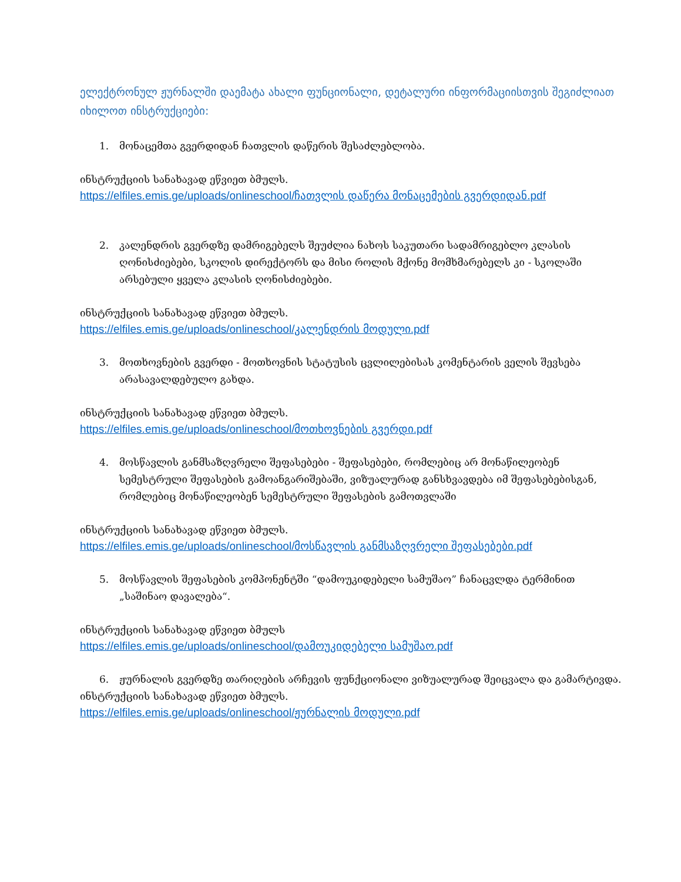ელექტრონულ ჟურნალში დაემატა ახალი ფუნციონალი, დეტალური ინფორმაციისთვის შეგიძლიათ იხილოთ ინსტრუქციები:
1. მონაცემთა გვერდიდან ჩათვლის დაწერის შესაძლებლობა.
ინსტრუქციის სანახავად ეწვიეთ ბმულს.
https://elfiles.emis.ge/uploads/onlineschool/ჩათვლის დაწერა მონაცემების გვერდიდან.pdf
2. კალენდრის გვერდზე დამრიგებელს შეუძლია ნახოს საკუთარი სადამრიგებლო კლასის ღონისძიებები, სკოლის დირექტორს და მისი როლის მქონე მომხმარებელს კი - სკოლაში არსებული ყველა კლასის ღონისძიებები.
ინსტრუქციის სანახავად ეწვიეთ ბმულს.
https://elfiles.emis.ge/uploads/onlineschool/კალენდრის მოდული.pdf
3. მოთხოვნების გვერდი - მოთხოვნის სტატუსის ცვლილებისას კომენტარის ველის შევსება არასავალდებულო გახდა.
ინსტრუქციის სანახავად ეწვიეთ ბმულს.
https://elfiles.emis.ge/uploads/onlineschool/მოთხოვნების გვერდი.pdf
4. მოსწავლის განმსაზღვრელი შეფასებები - შეფასებები, რომლებიც არ მონაწილეობენ სემესტრული შეფასების გამოანგარიშებაში, ვიზუალურად განსხვავდება იმ შეფასებებისგან, რომლებიც მონაწილეობენ სემესტრული შეფასების გამოთვლაში
ინსტრუქციის სანახავად ეწვიეთ ბმულს.
https://elfiles.emis.ge/uploads/onlineschool/მოსწავლის განმსაზღვრელი შეფასებები.pdf
5. მოსწავლის შეფასების კომპონენტში “დამოუკიდებელი სამუშაო” ჩანაცვლდა ტერმინით „საშინაო დავალება“.
ინსტრუქციის სანახავად ეწვიეთ ბმულს
https://elfiles.emis.ge/uploads/onlineschool/დამოუკიდებელი სამუშაო.pdf
6. ჟურნალის გვერდზე თარიღების არჩევის ფუნქციონალი ვიზუალურად შეიცვალა და გამარტივდა.
ინსტრუქციის სანახავად ეწვიეთ ბმულს.
https://elfiles.emis.ge/uploads/onlineschool/ჟურნალის მოდული.pdf